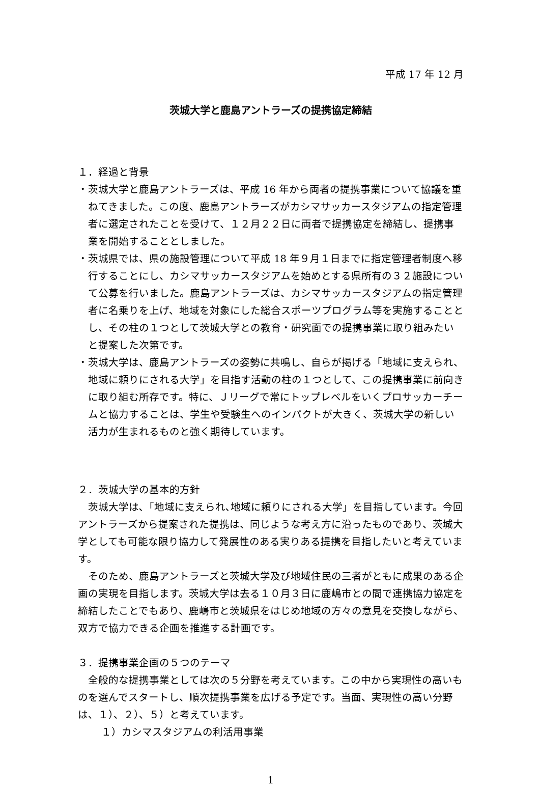平成 17 年 12 月
茨城大学と鹿島アントラーズの提携協定締結
１．経過と背景
・茨城大学と鹿島アントラーズは、平成 16 年から両者の提携事業について協議を重ねてきました。この度、鹿島アントラーズがカシマサッカースタジアムの指定管理者に選定されたことを受けて、１２月２２日に両者で提携協定を締結し、提携事業を開始することとしました。
・茨城県では、県の施設管理について平成 18 年９月１日までに指定管理者制度へ移行することにし、カシマサッカースタジアムを始めとする県所有の３２施設について公募を行いました。鹿島アントラーズは、カシマサッカースタジアムの指定管理者に名乗りを上げ、地域を対象にした総合スポーツプログラム等を実施することとし、その柱の１つとして茨城大学との教育・研究面での提携事業に取り組みたいと提案した次第です。
・茨城大学は、鹿島アントラーズの姿勢に共鳴し、自らが掲げる「地域に支えられ、地域に頼りにされる大学」を目指す活動の柱の１つとして、この提携事業に前向きに取り組む所存です。特に、Ｊリーグで常にトップレベルをいくプロサッカーチームと協力することは、学生や受験生へのインパクトが大きく、茨城大学の新しい活力が生まれるものと強く期待しています。
２．茨城大学の基本的方針
茨城大学は､「地域に支えられ､地域に頼りにされる大学」を目指しています。今回アントラーズから提案された提携は、同じような考え方に沿ったものであり、茨城大学としても可能な限り協力して発展性のある実りある提携を目指したいと考えています。
そのため、鹿島アントラーズと茨城大学及び地域住民の三者がともに成果のある企画の実現を目指します。茨城大学は去る１０月３日に鹿嶋市との間で連携協力協定を締結したことでもあり、鹿嶋市と茨城県をはじめ地域の方々の意見を交換しながら、双方で協力できる企画を推進する計画です。
３．提携事業企画の５つのテーマ
全般的な提携事業としては次の５分野を考えています。この中から実現性の高いものを選んでスタートし、順次提携事業を広げる予定です。当面、実現性の高い分野は、１）、２）、５）と考えています。
１）カシマスタジアムの利活用事業
1